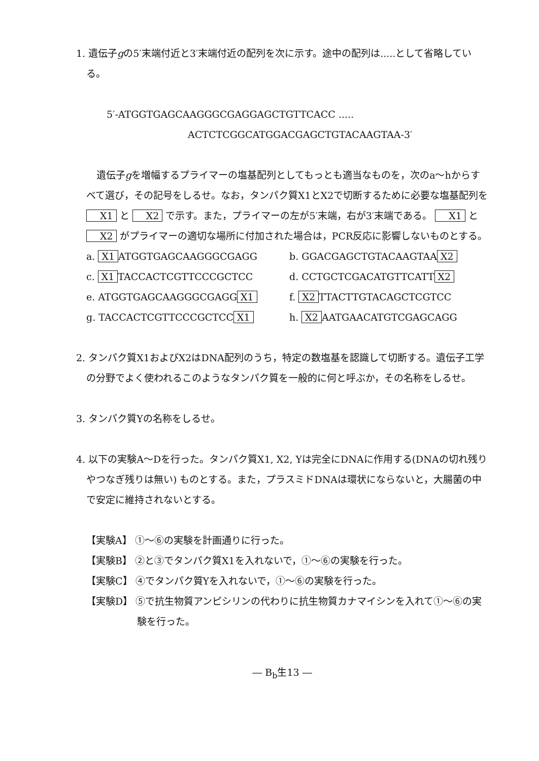1. 遺伝子gの5′末端付近と3′末端付近の配列を次に示す。途中の配列は.....として省略している。
5′-ATGGTGAGCAAGGGCGAGGAGCTGTTCACC .....
ACTCTCGGCATGGACGAGCTGTACAAGTAA-3′
遺伝子gを増幅するプライマーの塩基配列としてもっとも適当なものを，次のa～hからすべて選び，その記号をしるせ。なお，タンパク質X1とX2で切断するために必要な塩基配列を X1 と X2 で示す。また，プライマーの左が5′末端，右が3′末端である。 X1 と X2 がプライマーの適切な場所に付加された場合は，PCR反応に影響しないものとする。
a. X1 ATGGTGAGCAAGGGCGAGG
b. GGACGAGCTGTACAAGTAA X2
c. X1 TACCACTCGTTCCCGCTCC
d. CCTGCTCGACATGTTCATT X2
e. ATGGTGAGCAAGGGCGAGG X1
f. X2 TTACTTGTACAGCTCGTCC
g. TACCACTCGTTCCCGCTCC X1
h. X2 AATGAACATGTCGAGCAGG
2. タンパク質X1およびX2はDNA配列のうち，特定の数塩基を認識して切断する。遺伝子工学の分野でよく使われるこのようなタンパク質を一般的に何と呼ぶか，その名称をしるせ。
3. タンパク質Yの名称をしるせ。
4. 以下の実験A～Dを行った。タンパク質X1, X2, Yは完全にDNAに作用する(DNAの切れ残りやつなぎ残りは無い) ものとする。また，プラスミドDNAは環状にならないと，大腸菌の中で安定に維持されないとする。
【実験A】 ①～⑥の実験を計画通りに行った。
【実験B】 ②と③でタンパク質X1を入れないで，①～⑥の実験を行った。
【実験C】 ④でタンパク質Yを入れないで，①～⑥の実験を行った。
【実験D】 ⑤で抗生物質アンピシリンの代わりに抗生物質カナマイシンを入れて①～⑥の実験を行った。
― B<sub>b</sub>生13 ―